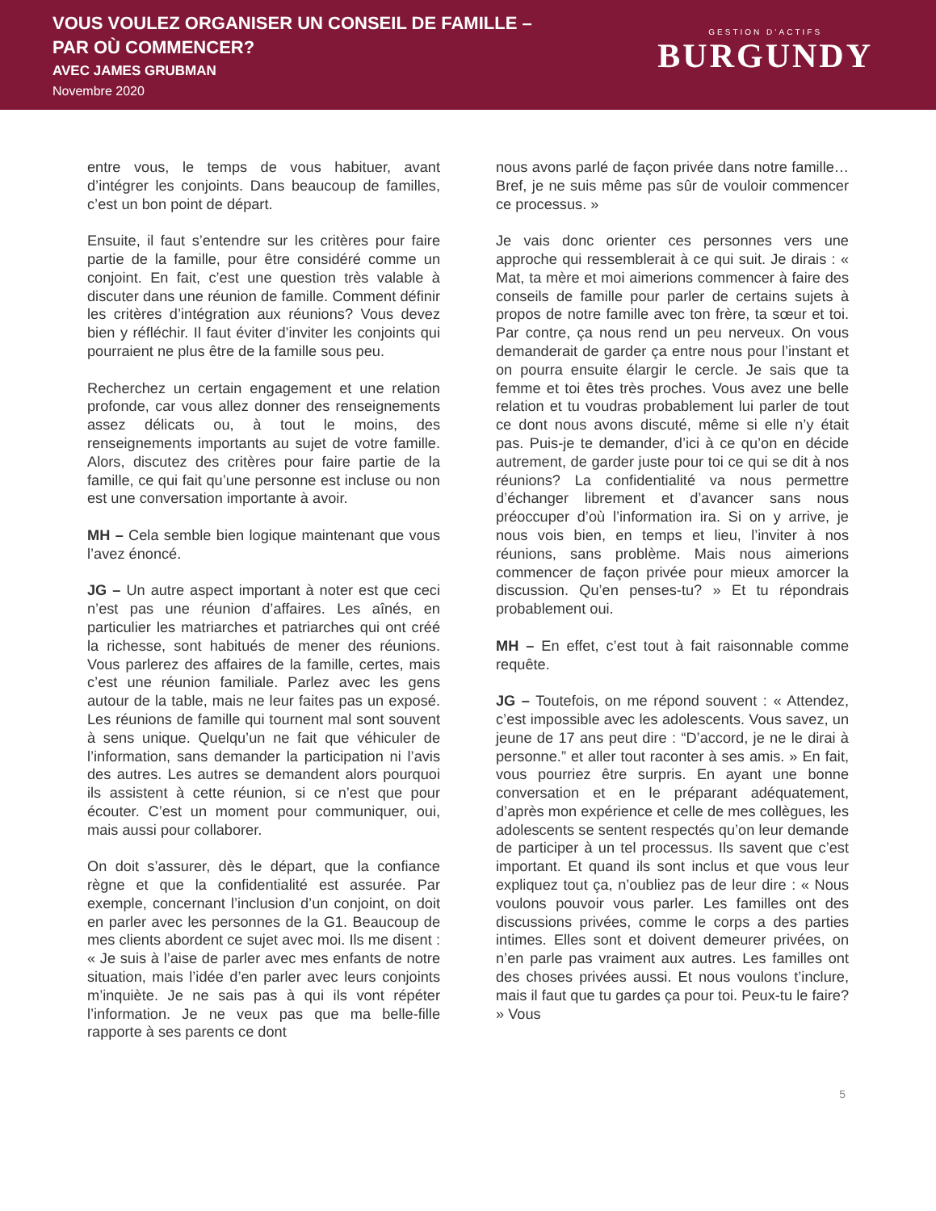VOUS VOULEZ ORGANISER UN CONSEIL DE FAMILLE –
PAR OÙ COMMENCER?
AVEC JAMES GRUBMAN
Novembre 2020
GESTION D’ACTIFS
BURGUNDY
entre vous, le temps de vous habituer, avant d’intégrer les conjoints. Dans beaucoup de familles, c’est un bon point de départ.
Ensuite, il faut s’entendre sur les critères pour faire partie de la famille, pour être considéré comme un conjoint. En fait, c’est une question très valable à discuter dans une réunion de famille. Comment définir les critères d’intégration aux réunions? Vous devez bien y réfléchir. Il faut éviter d’inviter les conjoints qui pourraient ne plus être de la famille sous peu.
Recherchez un certain engagement et une relation profonde, car vous allez donner des renseignements assez délicats ou, à tout le moins, des renseignements importants au sujet de votre famille. Alors, discutez des critères pour faire partie de la famille, ce qui fait qu’une personne est incluse ou non est une conversation importante à avoir.
MH – Cela semble bien logique maintenant que vous l’avez énoncé.
JG – Un autre aspect important à noter est que ceci n’est pas une réunion d’affaires. Les aînés, en particulier les matriarches et patriarches qui ont créé la richesse, sont habitués de mener des réunions. Vous parlerez des affaires de la famille, certes, mais c’est une réunion familiale. Parlez avec les gens autour de la table, mais ne leur faites pas un exposé. Les réunions de famille qui tournent mal sont souvent à sens unique. Quelqu’un ne fait que véhiculer de l’information, sans demander la participation ni l’avis des autres. Les autres se demandent alors pourquoi ils assistent à cette réunion, si ce n’est que pour écouter. C’est un moment pour communiquer, oui, mais aussi pour collaborer.
On doit s’assurer, dès le départ, que la confiance règne et que la confidentialité est assurée. Par exemple, concernant l’inclusion d’un conjoint, on doit en parler avec les personnes de la G1. Beaucoup de mes clients abordent ce sujet avec moi. Ils me disent : « Je suis à l’aise de parler avec mes enfants de notre situation, mais l’idée d’en parler avec leurs conjoints m’inquiète. Je ne sais pas à qui ils vont répéter l’information. Je ne veux pas que ma belle-fille rapporte à ses parents ce dont
nous avons parlé de façon privée dans notre famille… Bref, je ne suis même pas sûr de vouloir commencer ce processus. »
Je vais donc orienter ces personnes vers une approche qui ressemblerait à ce qui suit. Je dirais : « Mat, ta mère et moi aimerions commencer à faire des conseils de famille pour parler de certains sujets à propos de notre famille avec ton frère, ta sœur et toi. Par contre, ça nous rend un peu nerveux. On vous demanderait de garder ça entre nous pour l’instant et on pourra ensuite élargir le cercle. Je sais que ta femme et toi êtes très proches. Vous avez une belle relation et tu voudras probablement lui parler de tout ce dont nous avons discuté, même si elle n’y était pas. Puis-je te demander, d’ici à ce qu’on en décide autrement, de garder juste pour toi ce qui se dit à nos réunions? La confidentialité va nous permettre d’échanger librement et d’avancer sans nous préoccuper d’où l’information ira. Si on y arrive, je nous vois bien, en temps et lieu, l’inviter à nos réunions, sans problème. Mais nous aimerions commencer de façon privée pour mieux amorcer la discussion. Qu’en penses-tu? » Et tu répondrais probablement oui.
MH – En effet, c’est tout à fait raisonnable comme requête.
JG – Toutefois, on me répond souvent : « Attendez, c’est impossible avec les adolescents. Vous savez, un jeune de 17 ans peut dire : “D’accord, je ne le dirai à personne.” et aller tout raconter à ses amis. » En fait, vous pourriez être surpris. En ayant une bonne conversation et en le préparant adéquatement, d’après mon expérience et celle de mes collègues, les adolescents se sentent respectés qu’on leur demande de participer à un tel processus. Ils savent que c’est important. Et quand ils sont inclus et que vous leur expliquez tout ça, n’oubliez pas de leur dire : « Nous voulons pouvoir vous parler. Les familles ont des discussions privées, comme le corps a des parties intimes. Elles sont et doivent demeurer privées, on n’en parle pas vraiment aux autres. Les familles ont des choses privées aussi. Et nous voulons t’inclure, mais il faut que tu gardes ça pour toi. Peux-tu le faire? » Vous
5